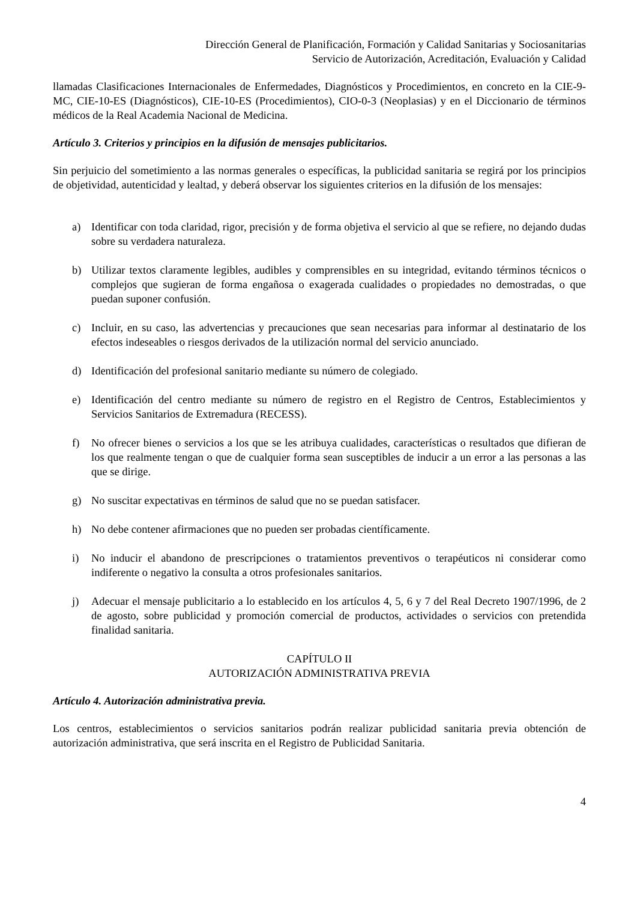Dirección General de Planificación, Formación y Calidad Sanitarias y Sociosanitarias
Servicio de Autorización, Acreditación, Evaluación y Calidad
llamadas Clasificaciones Internacionales de Enfermedades, Diagnósticos y Procedimientos, en concreto en la CIE-9-MC, CIE-10-ES (Diagnósticos), CIE-10-ES (Procedimientos), CIO-0-3 (Neoplasias) y en el Diccionario de términos médicos de la Real Academia Nacional de Medicina.
Artículo 3. Criterios y principios en la difusión de mensajes publicitarios.
Sin perjuicio del sometimiento a las normas generales o específicas, la publicidad sanitaria se regirá por los principios de objetividad, autenticidad y lealtad, y deberá observar los siguientes criterios en la difusión de los mensajes:
a) Identificar con toda claridad, rigor, precisión y de forma objetiva el servicio al que se refiere, no dejando dudas sobre su verdadera naturaleza.
b) Utilizar textos claramente legibles, audibles y comprensibles en su integridad, evitando términos técnicos o complejos que sugieran de forma engañosa o exagerada cualidades o propiedades no demostradas, o que puedan suponer confusión.
c) Incluir, en su caso, las advertencias y precauciones que sean necesarias para informar al destinatario de los efectos indeseables o riesgos derivados de la utilización normal del servicio anunciado.
d) Identificación del profesional sanitario mediante su número de colegiado.
e) Identificación del centro mediante su número de registro en el Registro de Centros, Establecimientos y Servicios Sanitarios de Extremadura (RECESS).
f) No ofrecer bienes o servicios a los que se les atribuya cualidades, características o resultados que difieran de los que realmente tengan o que de cualquier forma sean susceptibles de inducir a un error a las personas a las que se dirige.
g) No suscitar expectativas en términos de salud que no se puedan satisfacer.
h) No debe contener afirmaciones que no pueden ser probadas científicamente.
i) No inducir el abandono de prescripciones o tratamientos preventivos o terapéuticos ni considerar como indiferente o negativo la consulta a otros profesionales sanitarios.
j) Adecuar el mensaje publicitario a lo establecido en los artículos 4, 5, 6 y 7 del Real Decreto 1907/1996, de 2 de agosto, sobre publicidad y promoción comercial de productos, actividades o servicios con pretendida finalidad sanitaria.
CAPÍTULO II
AUTORIZACIÓN ADMINISTRATIVA PREVIA
Artículo 4. Autorización administrativa previa.
Los centros, establecimientos o servicios sanitarios podrán realizar publicidad sanitaria previa obtención de autorización administrativa, que será inscrita en el Registro de Publicidad Sanitaria.
4